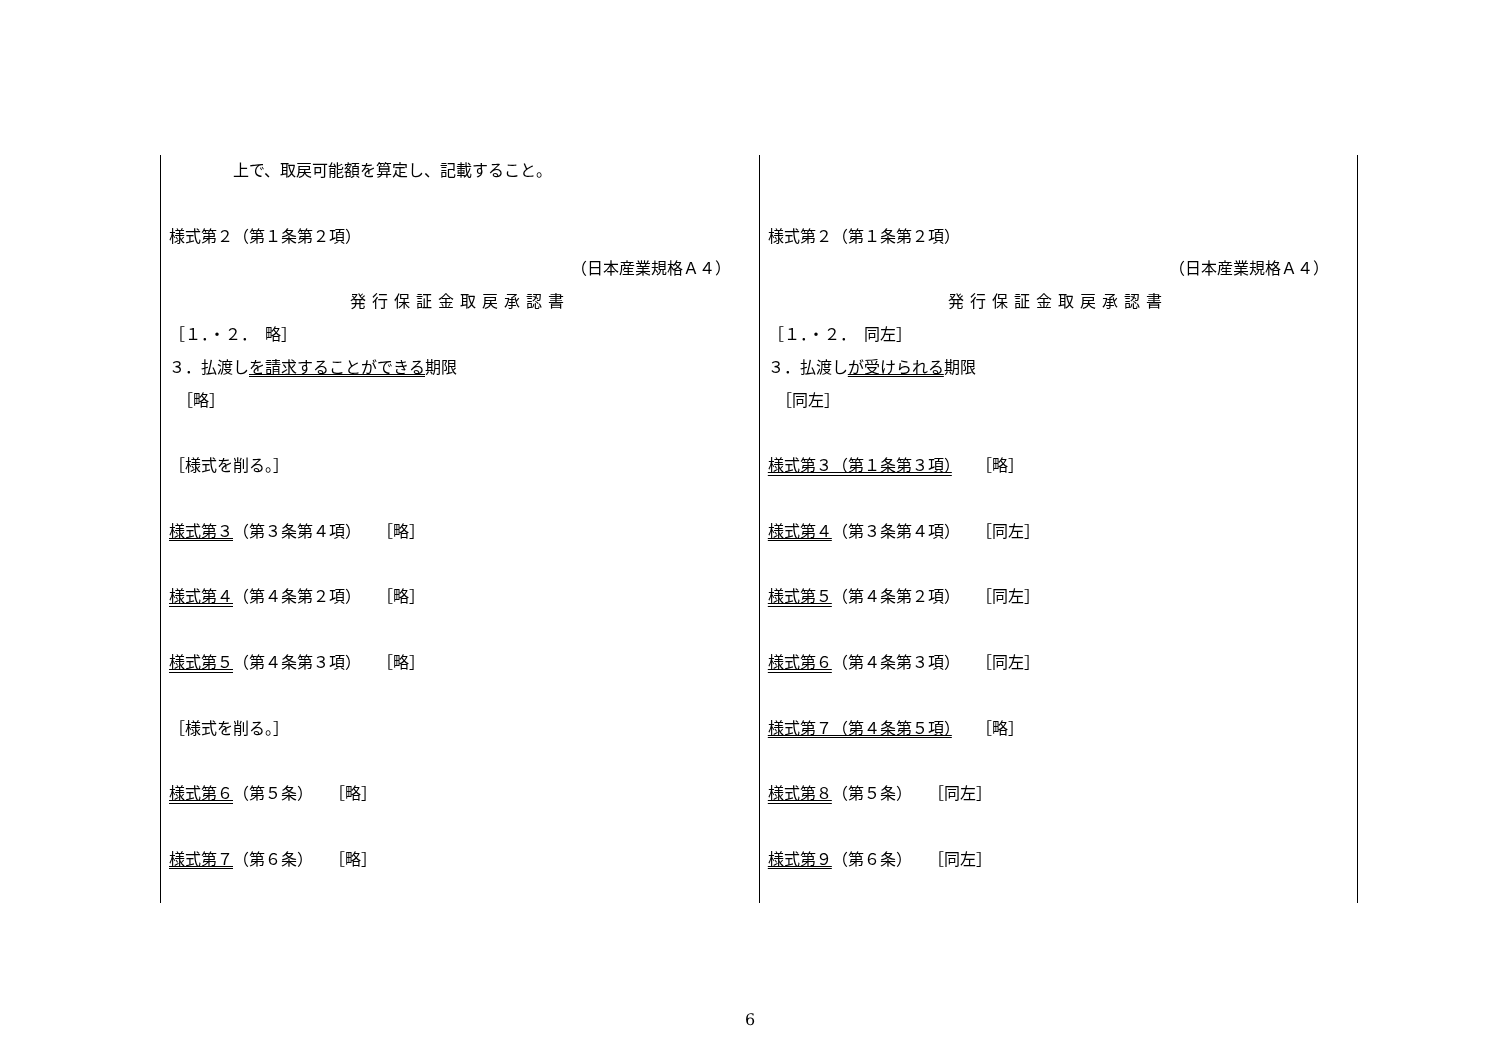| 上で、取戻可能額を算定し、記載すること。 様式第２（第１条第２項） （日本産業規格Ａ４） 発行保証金取戻承認書 ［１．・２． 略］ ３．払渡し を請求することができる 期限 ［略］ ［様式を削る。］ 様式第３ （第３条第４項） ［略］ 様式第４ （第４条第２項） ［略］ 様式第５ （第４条第３項） ［略］ ［様式を削る。］ 様式第６ （第５条） ［略］ 様式第７ （第６条） ［略］ | 様式第２（第１条第２項） （日本産業規格Ａ４） 発行保証金取戻承認書 ［１．・２． 同左］ ３．払渡し が受けられる 期限 ［同左］ 様式第３（第１条第３項） ［略］ 様式第４ （第３条第４項） ［同左］ 様式第５ （第４条第２項） ［同左］ 様式第６ （第４条第３項） ［同左］ 様式第７（第４条第５項） ［略］ 様式第８ （第５条） ［同左］ 様式第９ （第６条） ［同左］ |
6